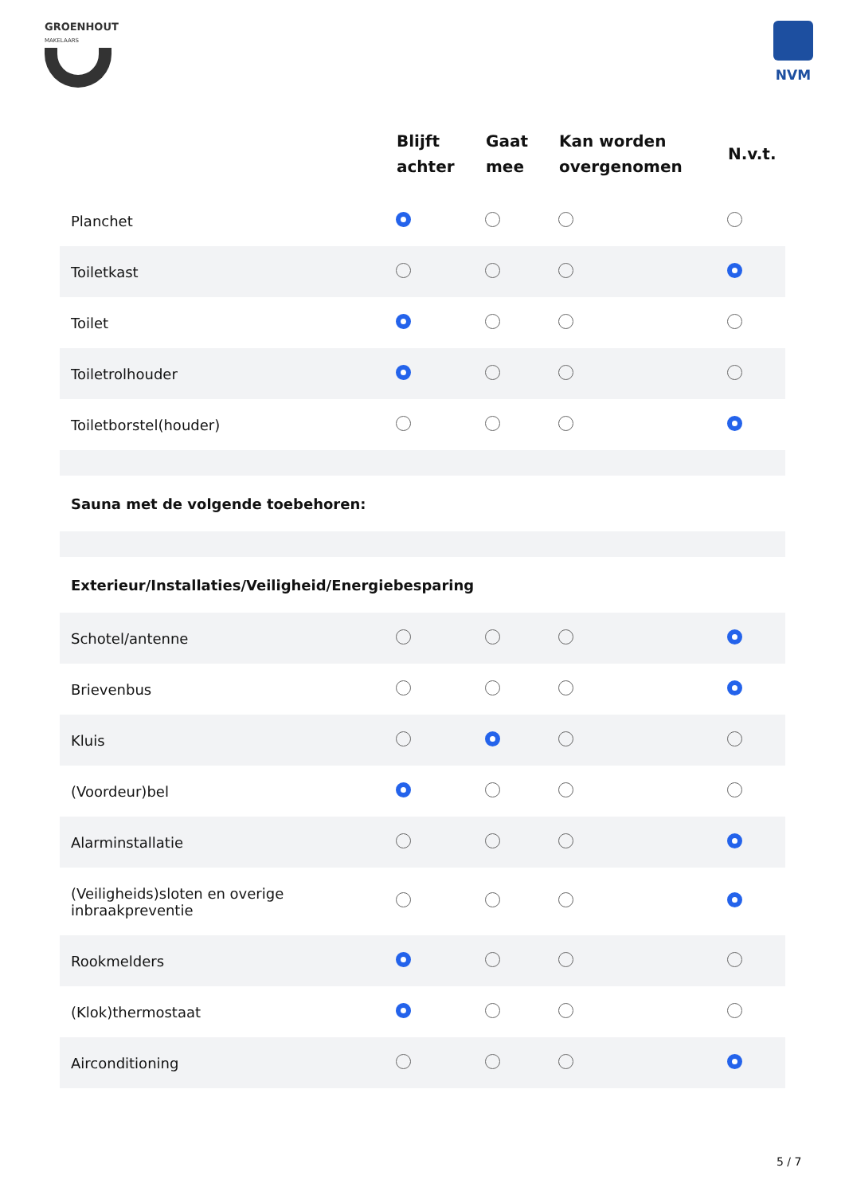GROENHOUT
MAKELAARS
NVM
| | Blijft achter | Gaat mee | Kan worden overgenomen | N.v.t. |
| --- | --- | --- | --- | --- |
| Planchet | | | | |
| Toiletkast | | | | |
| Toilet | | | | |
| Toiletrolhouder | | | | |
| Toiletborstel(houder) | | | | |
| Sauna met de volgende toebehoren: | | | | |
| Exterieur/Installaties/Veiligheid/Energiebesparing | | | | |
| Schotel/antenne | | | | |
| Brievenbus | | | | |
| Kluis | | | | |
| (Voordeur)bel | | | | |
| Alarminstallatie | | | | |
| (Veiligheids)sloten en overige inbraakpreventie | | | | |
| Rookmelders | | | | |
| (Klok)thermostaat | | | | |
| Airconditioning | | | | |
5 / 7